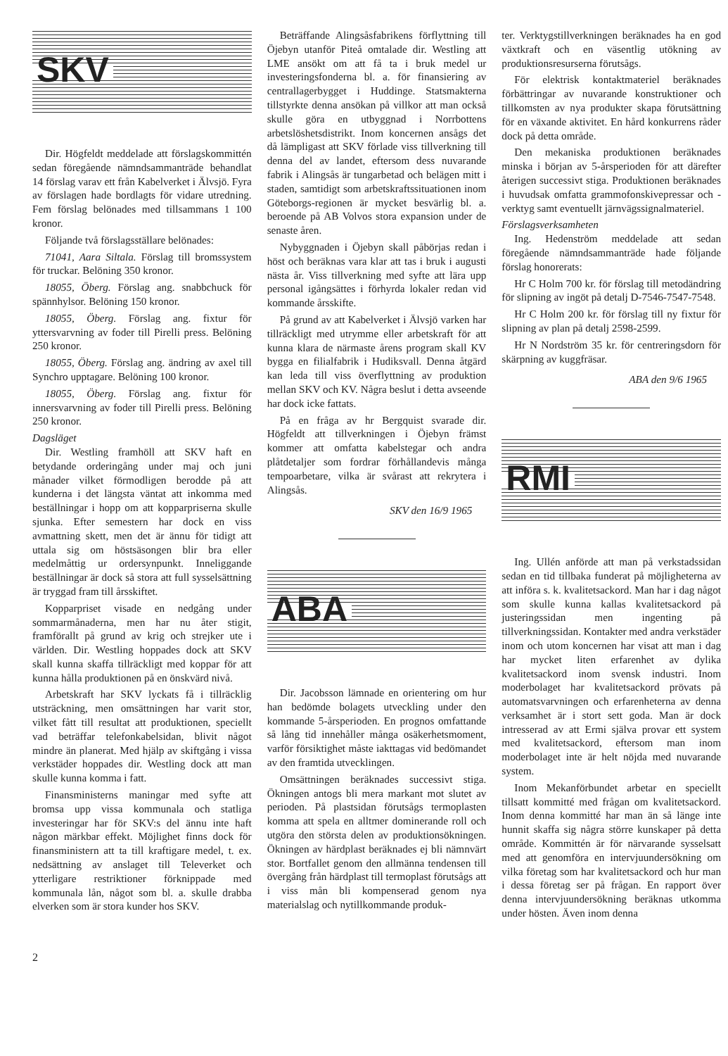SKV
Dir. Högfeldt meddelade att förslagskommittén sedan föregående nämndsammanträde behandlat 14 förslag varav ett från Kabelverket i Älvsjö. Fyra av förslagen hade bordlagts för vidare utredning. Fem förslag belönades med tillsammans 1 100 kronor.
Följande två förslagsställare belönades:
71041, Aara Siltala. Förslag till bromssystem för truckar. Belöning 350 kronor.
18055, Öberg. Förslag ang. snabbchuck för spännhylsor. Belöning 150 kronor.
18055, Öberg. Förslag ang. fixtur för yttersvarvning av foder till Pirelli press. Belöning 250 kronor.
18055, Öberg. Förslag ang. ändring av axel till Synchro upptagare. Belöning 100 kronor.
18055, Öberg. Förslag ang. fixtur för innersvarvning av foder till Pirelli press. Belöning 250 kronor.
Dagsläget
Dir. Westling framhöll att SKV haft en betydande orderingång under maj och juni månader vilket förmodligen berodde på att kunderna i det längsta väntat att inkomma med beställningar i hopp om att kopparpriserna skulle sjunka. Efter semestern har dock en viss avmattning skett, men det är ännu för tidigt att uttala sig om höstsäsongen blir bra eller medelmåttig ur ordersynpunkt. Inneliggande beställningar är dock så stora att full sysselsättning är tryggad fram till årsskiftet.
Kopparpriset visade en nedgång under sommarmånaderna, men har nu åter stigit, framförallt på grund av krig och strejker ute i världen. Dir. Westling hoppades dock att SKV skall kunna skaffa tillräckligt med koppar för att kunna hålla produktionen på en önskvärd nivå.
Arbetskraft har SKV lyckats få i tillräcklig utsträckning, men omsättningen har varit stor, vilket fått till resultat att produktionen, speciellt vad beträffar telefonkabelsidan, blivit något mindre än planerat. Med hjälp av skiftgång i vissa verkstäder hoppades dir. Westling dock att man skulle kunna komma i fatt.
Finansministerns maningar med syfte att bromsa upp vissa kommunala och statliga investeringar har för SKV:s del ännu inte haft någon märkbar effekt. Möjlighet finns dock för finansministern att ta till kraftigare medel, t. ex. nedsättning av anslaget till Televerket och ytterligare restriktioner förknippade med kommunala lån, något som bl. a. skulle drabba elverken som är stora kunder hos SKV.
Beträffande Alingsåsfabrikens förflyttning till Öjebyn utanför Piteå omtalade dir. Westling att LME ansökt om att få ta i bruk medel ur investeringsfonderna bl. a. för finansiering av centrallagerbygget i Huddinge. Statsmakterna tillstyrkte denna ansökan på villkor att man också skulle göra en utbyggnad i Norrbottens arbetslöshetsdistrikt. Inom koncernen ansågs det då lämpligast att SKV förlade viss tillverkning till denna del av landet, eftersom dess nuvarande fabrik i Alingsås är tungarbetad och belägen mitt i staden, samtidigt som arbetskraftssituationen inom Göteborgs-regionen är mycket besvärlig bl. a. beroende på AB Volvos stora expansion under de senaste åren.
Nybyggnaden i Öjebyn skall påbörjas redan i höst och beräknas vara klar att tas i bruk i augusti nästa år. Viss tillverkning med syfte att lära upp personal igångsättes i förhyrda lokaler redan vid kommande årsskifte.
På grund av att Kabelverket i Älvsjö varken har tillräckligt med utrymme eller arbetskraft för att kunna klara de närmaste årens program skall KV bygga en filialfabrik i Hudiksvall. Denna åtgärd kan leda till viss överflyttning av produktion mellan SKV och KV. Några beslut i detta avseende har dock icke fattats.
På en fråga av hr Bergquist svarade dir. Högfeldt att tillverkningen i Öjebyn främst kommer att omfatta kabelstegar och andra plåtdetaljer som fordrar förhållandevis många tempoarbetare, vilka är svårast att rekrytera i Alingsås.
SKV den 16/9 1965
ABA
Dir. Jacobsson lämnade en orientering om hur han bedömde bolagets utveckling under den kommande 5-årsperioden. En prognos omfattande så lång tid innehåller många osäkerhetsmoment, varför försiktighet måste iakttagas vid bedömandet av den framtida utvecklingen.
Omsättningen beräknades successivt stiga. Ökningen antogs bli mera markant mot slutet av perioden. På plastsidan förutsågs termoplasten komma att spela en alltmer dominerande roll och utgöra den största delen av produktionsökningen. Ökningen av härdplast beräknades ej bli nämnvärt stor. Bortfallet genom den allmänna tendensen till övergång från härdplast till termoplast förutsågs att i viss mån bli kompenserad genom nya materialslag och nytillkommande produk-
ter. Verktygstillverkningen beräknades ha en god växtkraft och en väsentlig utökning av produktionsresurserna förutsågs.
För elektrisk kontaktmateriel beräknades förbättringar av nuvarande konstruktioner och tillkomsten av nya produkter skapa förutsättning för en växande aktivitet. En hård konkurrens råder dock på detta område.
Den mekaniska produktionen beräknades minska i början av 5-årsperioden för att därefter återigen successivt stiga. Produktionen beräknades i huvudsak omfatta grammofonskivepressar och -verktyg samt eventuellt järnvägssignalmateriel.
Förslagsverksamheten
Ing. Hedenström meddelade att sedan föregående nämndsammanträde hade följande förslag honorerats:
Hr C Holm 700 kr. för förslag till metodändring för slipning av ingöt på detalj D-7546-7547-7548.
Hr C Holm 200 kr. för förslag till ny fixtur för slipning av plan på detalj 2598-2599.
Hr N Nordström 35 kr. för centreringsdorn för skärpning av kuggfräsar.
ABA den 9/6 1965
RMI
Ing. Ullén anförde att man på verkstadssidan sedan en tid tillbaka funderat på möjligheterna av att införa s. k. kvalitetsackord. Man har i dag något som skulle kunna kallas kvalitetsackord på justeringssidan men ingenting på tillverkningssidan. Kontakter med andra verkstäder inom och utom koncernen har visat att man i dag har mycket liten erfarenhet av dylika kvalitetsackord inom svensk industri. Inom moderbolaget har kvalitetsackord prövats på automatsvarvningen och erfarenheterna av denna verksamhet är i stort sett goda. Man är dock intresserad av att Ermi själva provar ett system med kvalitetsackord, eftersom man inom moderbolaget inte är helt nöjda med nuvarande system.
Inom Mekanförbundet arbetar en speciellt tillsatt kommitté med frågan om kvalitetsackord. Inom denna kommitté har man än så länge inte hunnit skaffa sig några större kunskaper på detta område. Kommittén är för närvarande sysselsatt med att genomföra en intervjuundersökning om vilka företag som har kvalitetsackord och hur man i dessa företag ser på frågan. En rapport över denna intervjuundersökning beräknas utkomma under hösten. Även inom denna
2